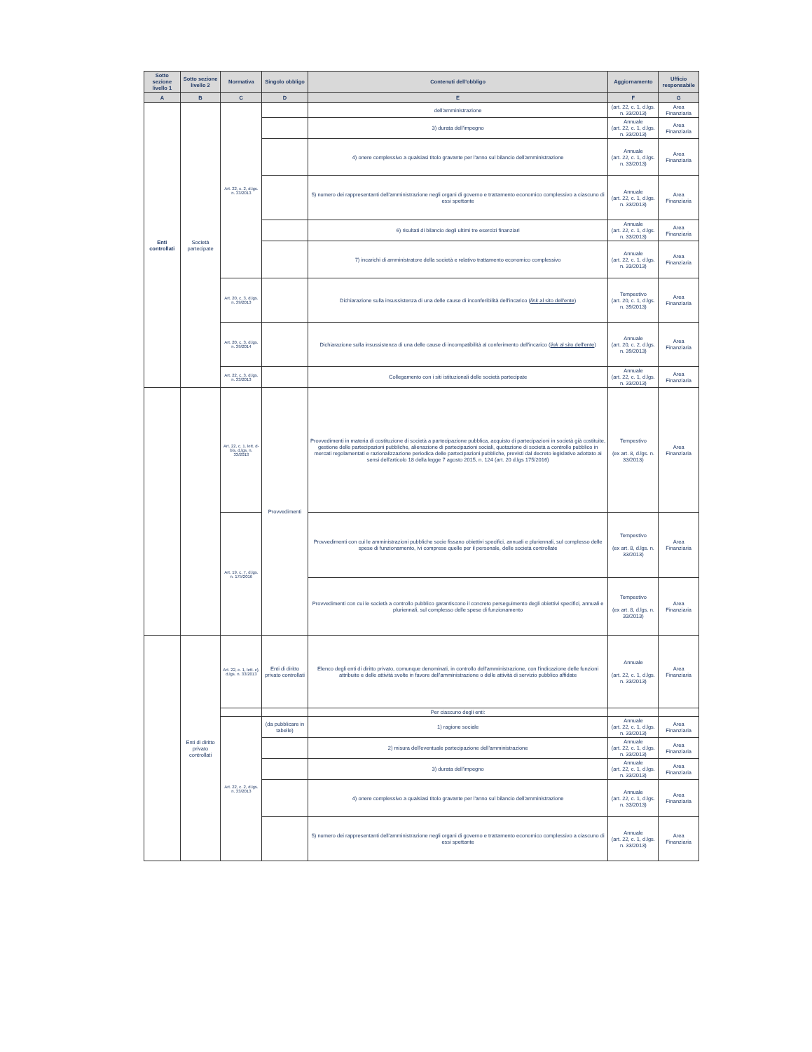| Sotto sezione livello 1 | Sotto sezione livello 2 | Normativa | Singolo obbligo | Contenuti dell'obbligo | Aggiornamento | Ufficio responsabile |
| --- | --- | --- | --- | --- | --- | --- |
| A | B | C | D | E | F | G |
| Enti controllati | Società partecipate | Art. 22, c. 2, d.lgs. n. 33/2013 | | dell'amministrazione | (art. 22, c. 1, d.lgs. n. 33/2013) | Area Finanziaria |
| | | | | 3) durata dell'impegno | Annuale (art. 22, c. 1, d.lgs. n. 33/2013) | Area Finanziaria |
| | | | | 4) onere complessivo a qualsiasi titolo gravante per l'anno sul bilancio dell'amministrazione | Annuale (art. 22, c. 1, d.lgs. n. 33/2013) | Area Finanziaria |
| | | | | 5) numero dei rappresentanti dell'amministrazione negli organi di governo e trattamento economico complessivo a ciascuno di essi spettante | Annuale (art. 22, c. 1, d.lgs. n. 33/2013) | Area Finanziaria |
| | | | | 6) risultati di bilancio degli ultimi tre esercizi finanziari | Annuale (art. 22, c. 1, d.lgs. n. 33/2013) | Area Finanziaria |
| | | | | 7) incarichi di amministratore della società e relativo trattamento economico complessivo | Annuale (art. 22, c. 1, d.lgs. n. 33/2013) | Area Finanziaria |
| | | Art. 20, c. 3, d.lgs. n. 39/2013 | | Dichiarazione sulla insussistenza di una delle cause di inconferibilità dell'incarico ( link al sito dell'ente ) | Tempestivo (art. 20, c. 1, d.lgs. n. 39/2013) | Area Finanziaria |
| | | Art. 20, c. 3, d.lgs. n. 39/2014 | | Dichiarazione sulla insussistenza di una delle cause di incompatibilità al conferimento dell'incarico ( link al sito dell'ente ) | Annuale (art. 20, c. 2, d.lgs. n. 39/2013) | Area Finanziaria |
| | | Art. 22, c. 3, d.lgs. n. 33/2013 | | Collegamento con i siti istituzionali delle società partecipate | Annuale (art. 22, c. 1, d.lgs. n. 33/2013) | Area Finanziaria |
| | | Art. 22, c. 1. lett. d-bis, d.lgs. n. 33/2013 | Provvedimenti | Provvedimenti in materia di costituzione di società a partecipazione pubblica, acquisto di partecipazioni in società già costituite, gestione delle partecipazioni pubbliche, alienazione di partecipazioni sociali, quotazione di società a controllo pubblico in mercati regolamentati e razionalizzazione periodica delle partecipazioni pubbliche, previsti dal decreto legislativo adottato ai sensi dell'articolo 18 della legge 7 agosto 2015, n. 124 (art. 20 d.lgs 175/2016) | Tempestivo (ex art. 8, d.lgs. n. 33/2013) | Area Finanziaria |
| | | Art. 19, c. 7, d.lgs. n. 175/2016 | | Provvedimenti con cui le amministrazioni pubbliche socie fissano obiettivi specifici, annuali e pluriennali, sul complesso delle spese di funzionamento, ivi comprese quelle per il personale, delle società controllate | Tempestivo (ex art. 8, d.lgs. n. 33/2013) | Area Finanziaria |
| | | | | Provvedimenti con cui le società a controllo pubblico garantiscono il concreto perseguimento degli obiettivi specifici, annuali e pluriennali, sul complesso delle spese di funzionamento | Tempestivo (ex art. 8, d.lgs. n. 33/2013) | Area Finanziaria |
| | Enti di diritto privato controllati | Art. 22, c. 1, lett. c), d.lgs. n. 33/2013 | Enti di diritto privato controllati | Elenco degli enti di diritto privato, comunque denominati, in controllo dell'amministrazione, con l'indicazione delle funzioni attribuite e delle attività svolte in favore dell'amministrazione o delle attività di servizio pubblico affidate | Annuale (art. 22, c. 1, d.lgs. n. 33/2013) | Area Finanziaria |
| | | | | Per ciascuno degli enti: | | |
| | | Art. 22, c. 2, d.lgs. n. 33/2013 | (da pubblicare in tabelle) | 1) ragione sociale | Annuale (art. 22, c. 1, d.lgs. n. 33/2013) | Area Finanziaria |
| | | | | 2) misura dell'eventuale partecipazione dell'amministrazione | Annuale (art. 22, c. 1, d.lgs. n. 33/2013) | Area Finanziaria |
| | | | | 3) durata dell'impegno | Annuale (art. 22, c. 1, d.lgs. n. 33/2013) | Area Finanziaria |
| | | | | 4) onere complessivo a qualsiasi titolo gravante per l'anno sul bilancio dell'amministrazione | Annuale (art. 22, c. 1, d.lgs. n. 33/2013) | Area Finanziaria |
| | | | | 5) numero dei rappresentanti dell'amministrazione negli organi di governo e trattamento economico complessivo a ciascuno di essi spettante | Annuale (art. 22, c. 1, d.lgs. n. 33/2013) | Area Finanziaria |